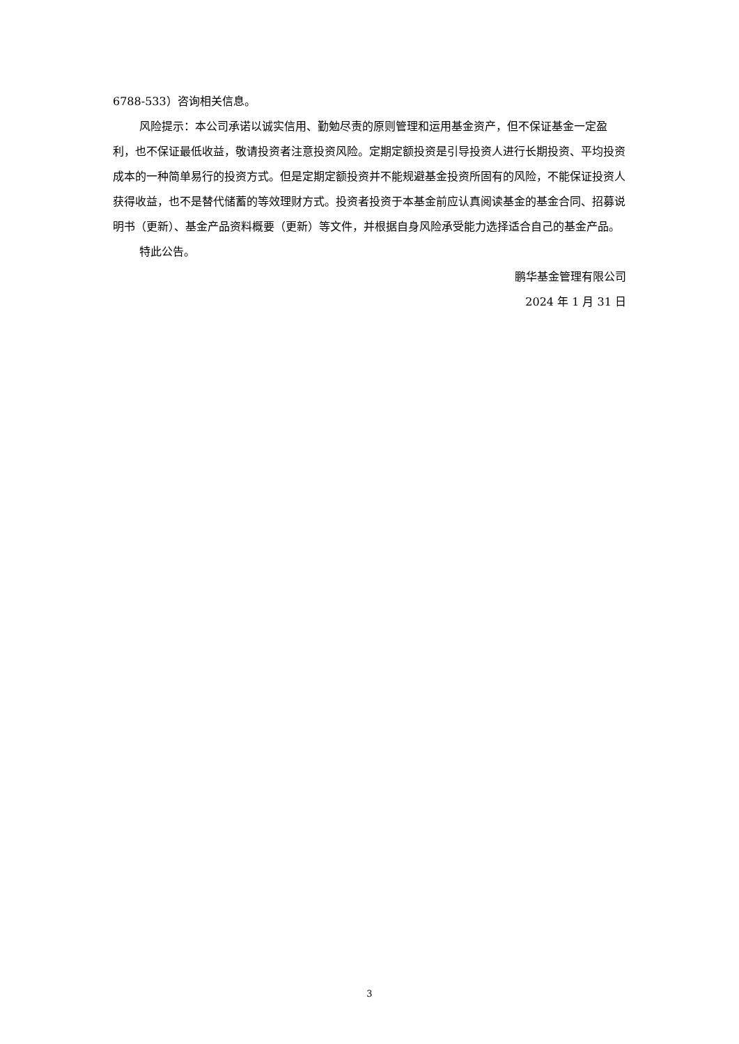6788-533）咨询相关信息。
风险提示：本公司承诺以诚实信用、勤勉尽责的原则管理和运用基金资产，但不保证基金一定盈利，也不保证最低收益，敬请投资者注意投资风险。定期定额投资是引导投资人进行长期投资、平均投资成本的一种简单易行的投资方式。但是定期定额投资并不能规避基金投资所固有的风险，不能保证投资人获得收益，也不是替代储蓄的等效理财方式。投资者投资于本基金前应认真阅读基金的基金合同、招募说明书（更新）、基金产品资料概要（更新）等文件，并根据自身风险承受能力选择适合自己的基金产品。
特此公告。
鹏华基金管理有限公司
2024 年 1 月 31 日
3